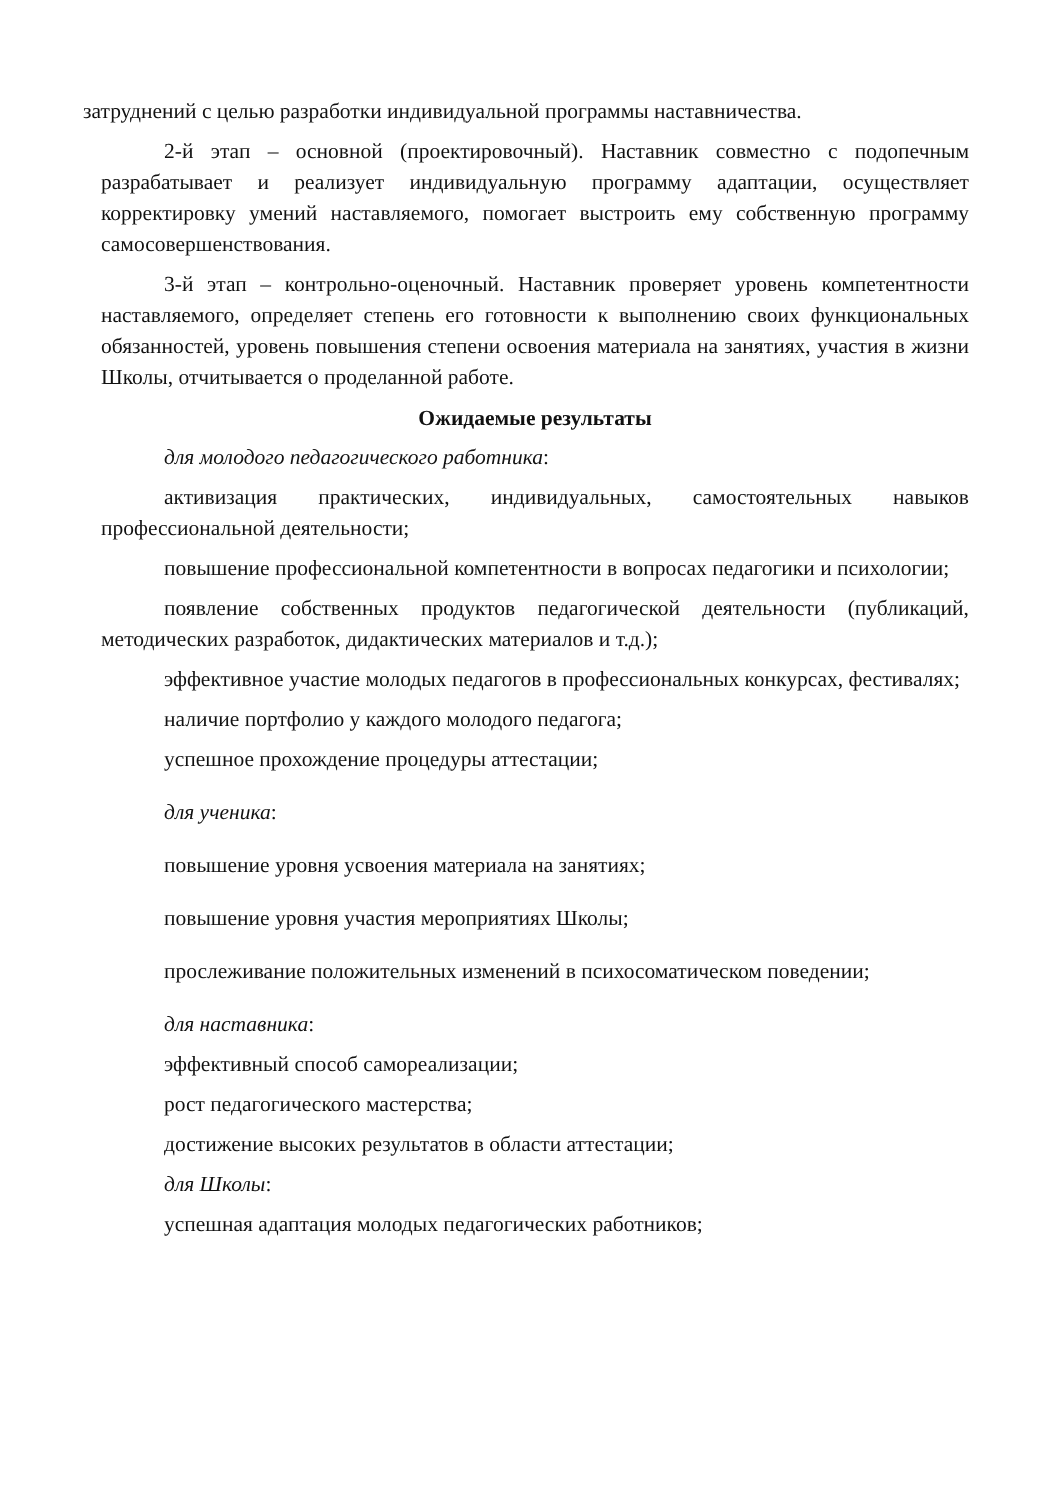затруднений с целью разработки индивидуальной программы наставничества.
2-й этап – основной (проектировочный). Наставник совместно с подопечным разрабатывает и реализует индивидуальную программу адаптации, осуществляет корректировку умений наставляемого, помогает выстроить ему собственную программу самосовершенствования.
3-й этап – контрольно-оценочный. Наставник проверяет уровень компетентности наставляемого, определяет степень его готовности к выполнению своих функциональных обязанностей, уровень повышения степени освоения материала на занятиях, участия в жизни Школы, отчитывается о проделанной работе.
Ожидаемые результаты
для молодого педагогического работника:
активизация практических, индивидуальных, самостоятельных навыков профессиональной деятельности;
повышение профессиональной компетентности в вопросах педагогики и психологии;
появление собственных продуктов педагогической деятельности (публикаций, методических разработок, дидактических материалов и т.д.);
эффективное участие молодых педагогов в профессиональных конкурсах, фестивалях;
наличие портфолио у каждого молодого педагога;
успешное прохождение процедуры аттестации;
для ученика:
повышение уровня усвоения материала на занятиях;
повышение уровня участия мероприятиях Школы;
прослеживание положительных изменений в психосоматическом поведении;
для наставника:
эффективный способ самореализации;
рост педагогического мастерства;
достижение высоких результатов в области аттестации;
для Школы:
успешная адаптация молодых педагогических работников;